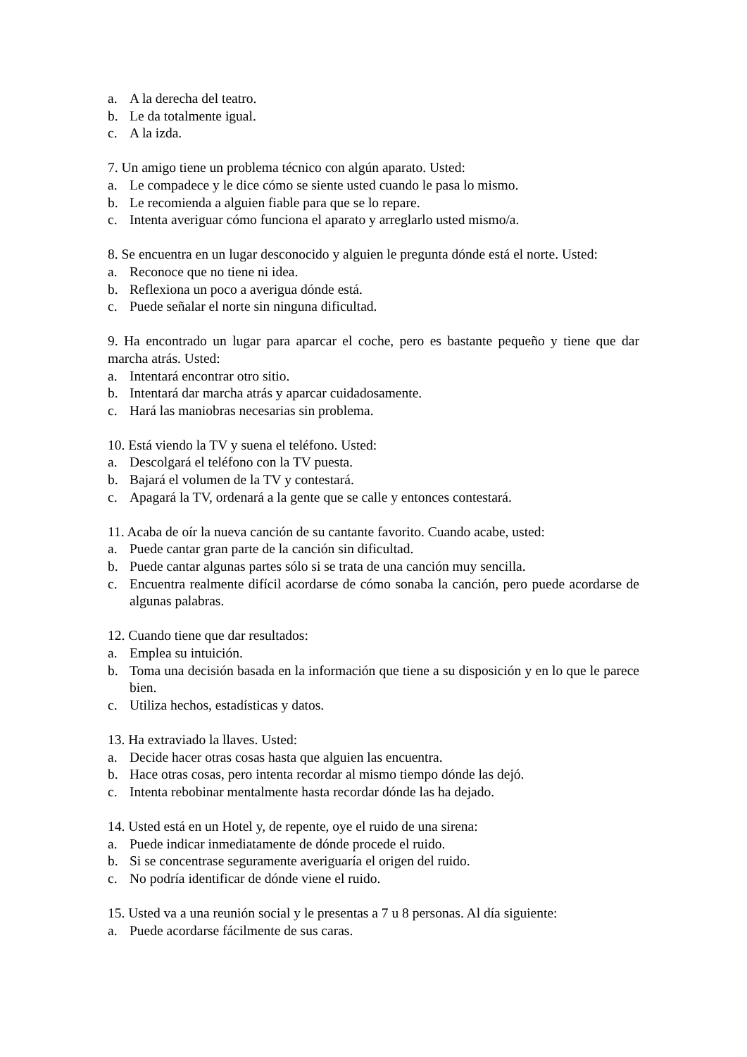a. A la derecha del teatro.
b. Le da totalmente igual.
c. A la izda.
7. Un amigo tiene un problema técnico con algún aparato. Usted:
a. Le compadece y le dice cómo se siente usted cuando le pasa lo mismo.
b. Le recomienda a alguien fiable para que se lo repare.
c. Intenta averiguar cómo funciona el aparato y arreglarlo usted mismo/a.
8. Se encuentra en un lugar desconocido y alguien le pregunta dónde está el norte. Usted:
a. Reconoce que no tiene ni idea.
b. Reflexiona un poco a averigua dónde está.
c. Puede señalar el norte sin ninguna dificultad.
9. Ha encontrado un lugar para aparcar el coche, pero es bastante pequeño y tiene que dar marcha atrás. Usted:
a. Intentará encontrar otro sitio.
b. Intentará dar marcha atrás y aparcar cuidadosamente.
c. Hará las maniobras necesarias sin problema.
10. Está viendo la TV y suena el teléfono. Usted:
a. Descolgará el teléfono con la TV puesta.
b. Bajará el volumen de la TV y contestará.
c. Apagará la TV, ordenará a la gente que se calle y entonces contestará.
11. Acaba de oír la nueva canción de su cantante favorito. Cuando acabe, usted:
a. Puede cantar gran parte de la canción sin dificultad.
b. Puede cantar algunas partes sólo si se trata de una canción muy sencilla.
c. Encuentra realmente difícil acordarse de cómo sonaba la canción, pero puede acordarse de algunas palabras.
12. Cuando tiene que dar resultados:
a. Emplea su intuición.
b. Toma una decisión basada en la información que tiene a su disposición y en lo que le parece bien.
c. Utiliza hechos, estadísticas y datos.
13. Ha extraviado la llaves. Usted:
a. Decide hacer otras cosas hasta que alguien las encuentra.
b. Hace otras cosas, pero intenta recordar al mismo tiempo dónde las dejó.
c. Intenta rebobinar mentalmente hasta recordar dónde las ha dejado.
14. Usted está en un Hotel y, de repente, oye el ruido de una sirena:
a. Puede indicar inmediatamente de dónde procede el ruido.
b. Si se concentrase seguramente averiguaría el origen del ruido.
c. No podría identificar de dónde viene el ruido.
15. Usted va a una reunión social y le presentas a 7 u 8 personas. Al día siguiente:
a. Puede acordarse fácilmente de sus caras.